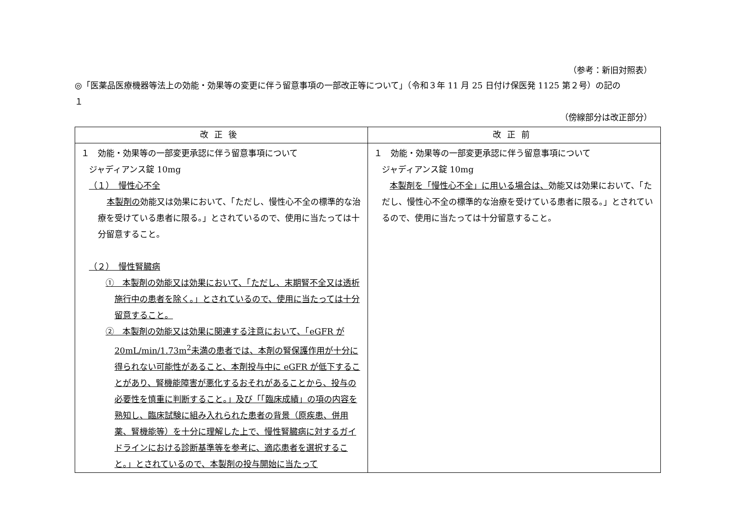（参考：新旧対照表）
◎「医薬品医療機器等法上の効能・効果等の変更に伴う留意事項の一部改正等について」（令和３年 11 月 25 日付け保医発 1125 第２号）の記の
１
（傍線部分は改正部分）
| 改正後 | 改正前 |
| --- | --- |
| １ 効能・効果等の一部変更承認に伴う留意事項について ジャディアンス錠 10mg （１） 慢性心不全 本製剤の 効能又は効果において、「ただし、慢性心不全の標準的な治療を受けている患者に限る。」とされているので、使用に当たっては十分留意すること。 （２） 慢性腎臓病 ① 本製剤の効能又は効果において、「ただし、末期腎不全又は透析施行中の患者を除く。」とされているので、使用に当たっては十分留意すること。 ② 本製剤の効能又は効果に関連する注意において、「eGFR が 20mL/min/1.73m<sup>2</sup>未満の患者では、本剤の腎保護作用が十分に得られない可能性があること、本剤投与中に eGFR が低下することがあり、腎機能障害が悪化するおそれがあることから、投与の必要性を慎重に判断すること。」及び「「臨床成績」の項の内容を熟知し、臨床試験に組み入れられた患者の背景（原疾患、併用薬、腎機能等）を十分に理解した上で、慢性腎臓病に対するガイドラインにおける診断基準等を参考に、適応患者を選択すること。」とされているので、本製剤の投与開始に当たって | １ 効能・効果等の一部変更承認に伴う留意事項について ジャディアンス錠 10mg 本製剤を「慢性心不全」に用いる場合は、 効能又は効果において、「ただし、慢性心不全の標準的な治療を受けている患者に限る。」とされているので、使用に当たっては十分留意すること。 |